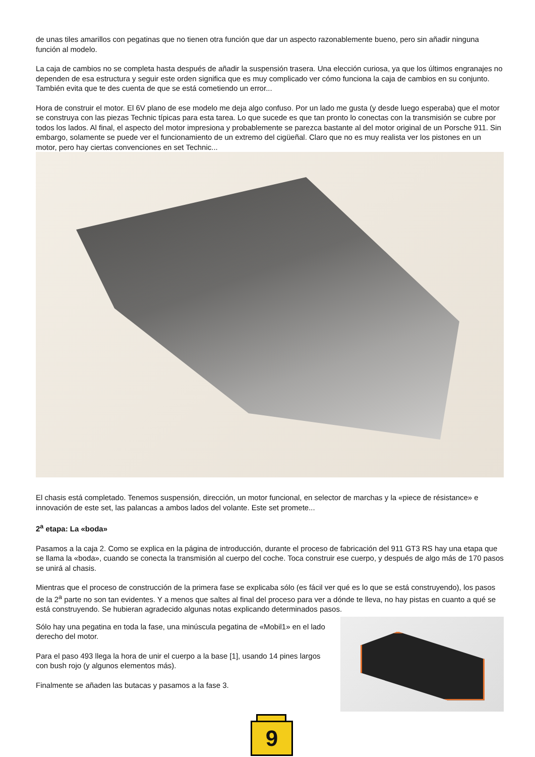de unas tiles amarillos con pegatinas que no tienen otra función que dar un aspecto razonablemente bueno, pero sin añadir ninguna función al modelo.
La caja de cambios no se completa hasta después de añadir la suspensión trasera. Una elección curiosa, ya que los últimos engranajes no dependen de esa estructura y seguir este orden significa que es muy complicado ver cómo funciona la caja de cambios en su conjunto. También evita que te des cuenta de que se está cometiendo un error...
Hora de construir el motor. El 6V plano de ese modelo me deja algo confuso. Por un lado me gusta (y desde luego esperaba) que el motor se construya con las piezas Technic típicas para esta tarea. Lo que sucede es que tan pronto lo conectas con la transmisión se cubre por todos los lados. Al final, el aspecto del motor impresiona y probablemente se parezca bastante al del motor original de un Porsche 911. Sin embargo, solamente se puede ver el funcionamiento de un extremo del cigüeñal. Claro que no es muy realista ver los pistones en un motor, pero hay ciertas convenciones en set Technic...
El chasis está completado. Tenemos suspensión, dirección, un motor funcional, en selector de marchas y la «piece de résistance» e innovación de este set, las palancas a ambos lados del volante. Este set promete...
2<sup>a</sup> etapa: La «boda»
Pasamos a la caja 2. Como se explica en la página de introducción, durante el proceso de fabricación del 911 GT3 RS hay una etapa que se llama la «boda», cuando se conecta la transmisión al cuerpo del coche. Toca construir ese cuerpo, y después de algo más de 170 pasos se unirá al chasis.
Mientras que el proceso de construcción de la primera fase se explicaba sólo (es fácil ver qué es lo que se está construyendo), los pasos de la 2<sup>a</sup> parte no son tan evidentes. Y a menos que saltes al final del proceso para ver a dónde te lleva, no hay pistas en cuanto a qué se está construyendo. Se hubieran agradecido algunas notas explicando determinados pasos.
Sólo hay una pegatina en toda la fase, una minúscula pegatina de «Mobil1» en el lado derecho del motor.
Para el paso 493 llega la hora de unir el cuerpo a la base [1], usando 14 pines largos con bush rojo (y algunos elementos más).
Finalmente se añaden las butacas y pasamos a la fase 3.
9